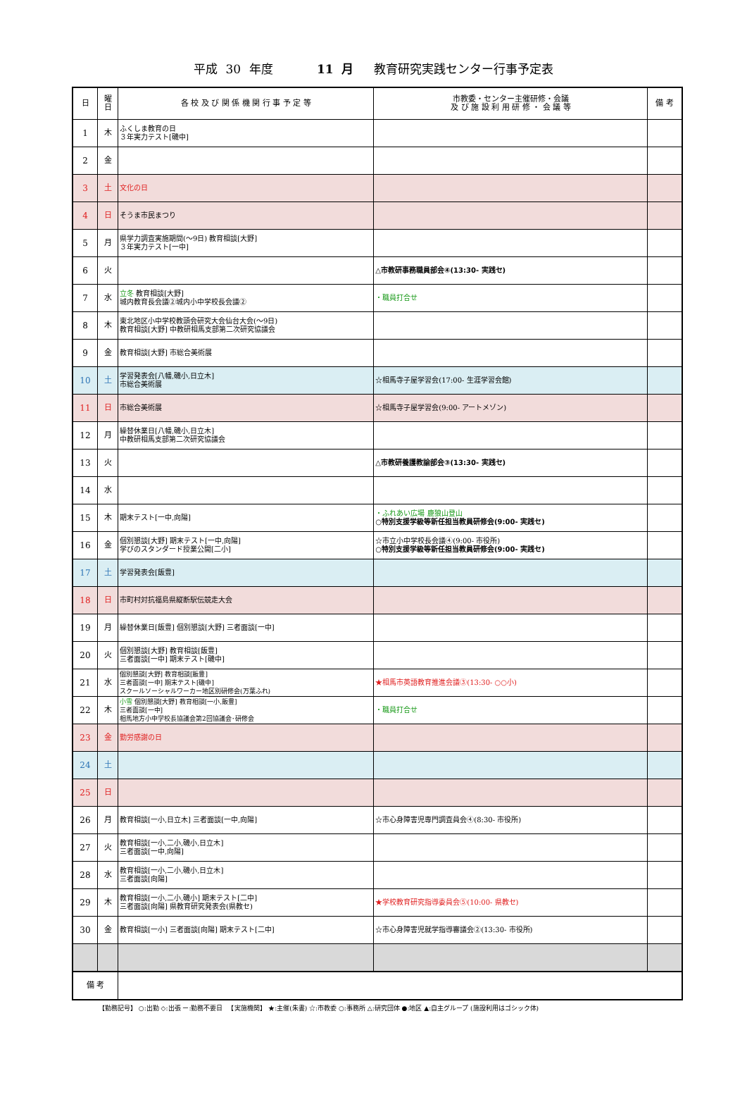平成 30 年度 　　　11 月　 教育研究実践センター行事予定表
| 日 | 曜 日 | 各 校 及 び 関 係 機 関 行 事 予 定 等 | 市教委・センター主催研修・会議 及 び 施 設 利 用 研 修 ・ 会 議 等 | 備 考 |
| --- | --- | --- | --- | --- |
| 1 | 木 | ふくしま教育の日 ３年実力テスト[磯中] | | |
| 2 | 金 | | | |
| 3 | 土 | 文化の日 | | |
| 4 | 日 | そうま市民まつり | | |
| 5 | 月 | 県学力調査実施期間(～9日) 教育相談[大野] ３年実力テスト[一中] | | |
| 6 | 火 | | △市教研事務職員部会④(13:30- 実践セ) | |
| 7 | 水 | 立冬 教育相談[大野] 城内教育長会議②城内小中学校長会議② | ・職員打合せ | |
| 8 | 木 | 東北地区小中学校教頭会研究大会仙台大会(～9日) 教育相談[大野] 中教研相馬支部第二次研究協議会 | | |
| 9 | 金 | 教育相談[大野] 市総合美術展 | | |
| 10 | 土 | 学習発表会[八幡,磯小,日立木] 市総合美術展 | ☆相馬寺子屋学習会(17:00- 生涯学習会館) | |
| 11 | 日 | 市総合美術展 | ☆相馬寺子屋学習会(9:00- アートメゾン) | |
| 12 | 月 | 繰替休業日[八幡,磯小,日立木] 中教研相馬支部第二次研究協議会 | | |
| 13 | 火 | | △市教研養護教諭部会③(13:30- 実践セ) | |
| 14 | 水 | | | |
| 15 | 木 | 期末テスト[一中,向陽] | ・ふれあい広場 鹿狼山登山 ○特別支援学級等新任担当教員研修会(9:00- 実践セ) | |
| 16 | 金 | 個別懇談[大野] 期末テスト[一中,向陽] 学びのスタンダード授業公開[二小] | ☆市立小中学校長会議④(9:00- 市役所) ○特別支援学級等新任担当教員研修会(9:00- 実践セ) | |
| 17 | 土 | 学習発表会[飯豊] | | |
| 18 | 日 | 市町村対抗福島県縦断駅伝競走大会 | | |
| 19 | 月 | 繰替休業日[飯豊] 個別懇談[大野] 三者面談[一中] | | |
| 20 | 火 | 個別懇談[大野] 教育相談[飯豊] 三者面談[一中] 期末テスト[磯中] | | |
| 21 | 水 | 個別懇談[大野] 教育相談[飯豊] 三者面談[一中] 期末テスト[磯中] スクールソーシャルワーカー地区別研修会(万葉ふれ) | ★相馬市英語教育推進会議③(13:30- ○○小) | |
| 22 | 木 | 小雪 個別懇談[大野] 教育相談[一小,飯豊] 三者面談[一中] 相馬地方小中学校長協議会第2回協議会･研修会 | ・職員打合せ | |
| 23 | 金 | 勤労感謝の日 | | |
| 24 | 土 | | | |
| 25 | 日 | | | |
| 26 | 月 | 教育相談[一小,日立木] 三者面談[一中,向陽] | ☆市心身障害児専門調査員会④(8:30- 市役所) | |
| 27 | 火 | 教育相談[一小,二小,磯小,日立木] 三者面談[一中,向陽] | | |
| 28 | 水 | 教育相談[一小,二小,磯小,日立木] 三者面談[向陽] | | |
| 29 | 木 | 教育相談[一小,二小,磯小] 期末テスト[二中] 三者面談[向陽] 県教育研究発表会(県教セ) | ★学校教育研究指導委員会⑤(10:00- 県教セ) | |
| 30 | 金 | 教育相談[一小] 三者面談[向陽] 期末テスト[二中] | ☆市心身障害児就学指導審議会②(13:30- 市役所) | |
| 備 考 | | | | |
【勤務記号】 ○:出勤 ◇:出張 ー:勤務不要日 　【実施機関】 ★:主催(朱書) ☆:市教委 ○:事務所 △:研究団体 ●:地区 ▲:自主グループ (施設利用はゴシック体)